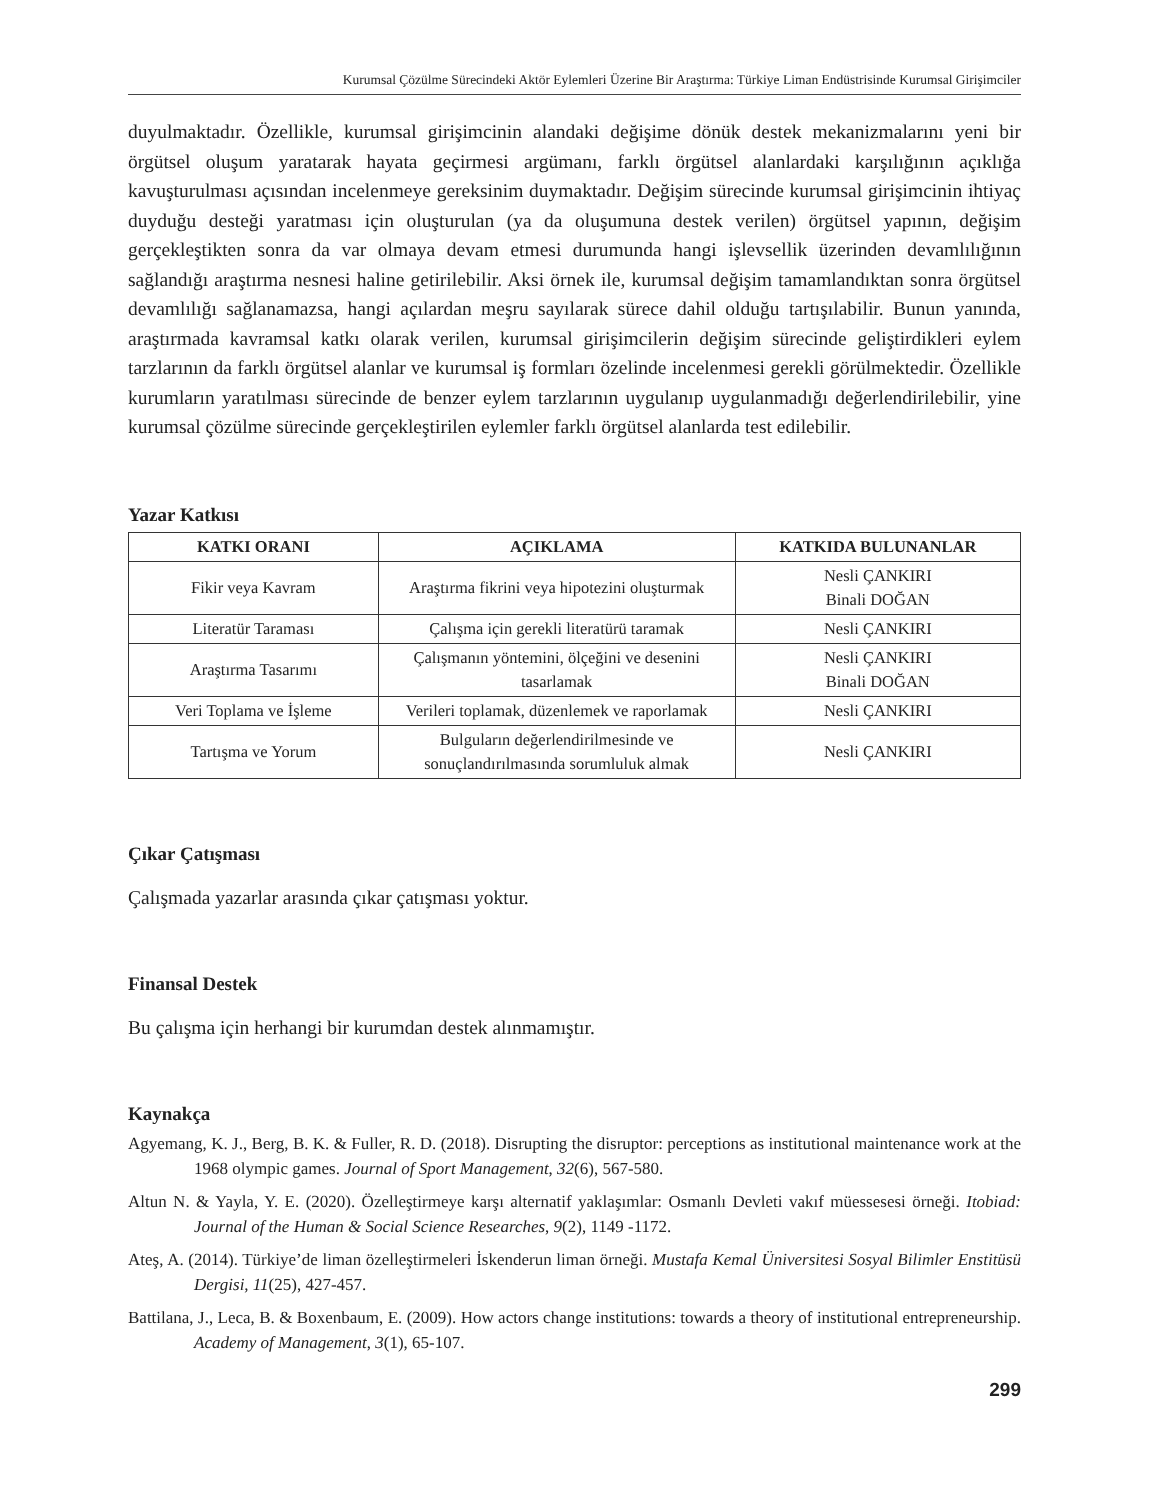Kurumsal Çözülme Sürecindeki Aktör Eylemleri Üzerine Bir Araştırma: Türkiye Liman Endüstrisinde Kurumsal Girişimciler
duyulmaktadır. Özellikle, kurumsal girişimcinin alandaki değişime dönük destek mekanizmalarını yeni bir örgütsel oluşum yaratarak hayata geçirmesi argümanı, farklı örgütsel alanlardaki karşılığının açıklığa kavuşturulması açısından incelenmeye gereksinim duymaktadır. Değişim sürecinde kurumsal girişimcinin ihtiyaç duyduğu desteği yaratması için oluşturulan (ya da oluşumuna destek verilen) örgütsel yapının, değişim gerçekleştikten sonra da var olmaya devam etmesi durumunda hangi işlevsellik üzerinden devamlılığının sağlandığı araştırma nesnesi haline getirilebilir. Aksi örnek ile, kurumsal değişim tamamlandıktan sonra örgütsel devamlılığı sağlanamazsa, hangi açılardan meşru sayılarak sürece dahil olduğu tartışılabilir. Bunun yanında, araştırmada kavramsal katkı olarak verilen, kurumsal girişimcilerin değişim sürecinde geliştirdikleri eylem tarzlarının da farklı örgütsel alanlar ve kurumsal iş formları özelinde incelenmesi gerekli görülmektedir. Özellikle kurumların yaratılması sürecinde de benzer eylem tarzlarının uygulanıp uygulanmadığı değerlendirilebilir, yine kurumsal çözülme sürecinde gerçekleştirilen eylemler farklı örgütsel alanlarda test edilebilir.
Yazar Katkısı
| KATKI ORANI | AÇIKLAMA | KATKIDA BULUNANLAR |
| --- | --- | --- |
| Fikir veya Kavram | Araştırma fikrini veya hipotezini oluşturmak | Nesli ÇANKIRI Binali DOĞAN |
| Literatür Taraması | Çalışma için gerekli literatürü taramak | Nesli ÇANKIRI |
| Araştırma Tasarımı | Çalışmanın yöntemini, ölçeğini ve desenini tasarlamak | Nesli ÇANKIRI Binali DOĞAN |
| Veri Toplama ve İşleme | Verileri toplamak, düzenlemek ve raporlamak | Nesli ÇANKIRI |
| Tartışma ve Yorum | Bulguların değerlendirilmesinde ve sonuçlandırılmasında sorumluluk almak | Nesli ÇANKIRI |
Çıkar Çatışması
Çalışmada yazarlar arasında çıkar çatışması yoktur.
Finansal Destek
Bu çalışma için herhangi bir kurumdan destek alınmamıştır.
Kaynakça
Agyemang, K. J., Berg, B. K. & Fuller, R. D. (2018). Disrupting the disruptor: perceptions as institutional maintenance work at the 1968 olympic games. Journal of Sport Management, 32(6), 567-580.
Altun N. & Yayla, Y. E. (2020). Özelleştirmeye karşı alternatif yaklaşımlar: Osmanlı Devleti vakıf müessesesi örneği. Itobiad: Journal of the Human & Social Science Researches, 9(2), 1149 -1172.
Ateş, A. (2014). Türkiye’de liman özelleştirmeleri İskenderun liman örneği. Mustafa Kemal Üniversitesi Sosyal Bilimler Enstitüsü Dergisi, 11(25), 427-457.
Battilana, J., Leca, B. & Boxenbaum, E. (2009). How actors change institutions: towards a theory of institutional entrepreneurship. Academy of Management, 3(1), 65-107.
299